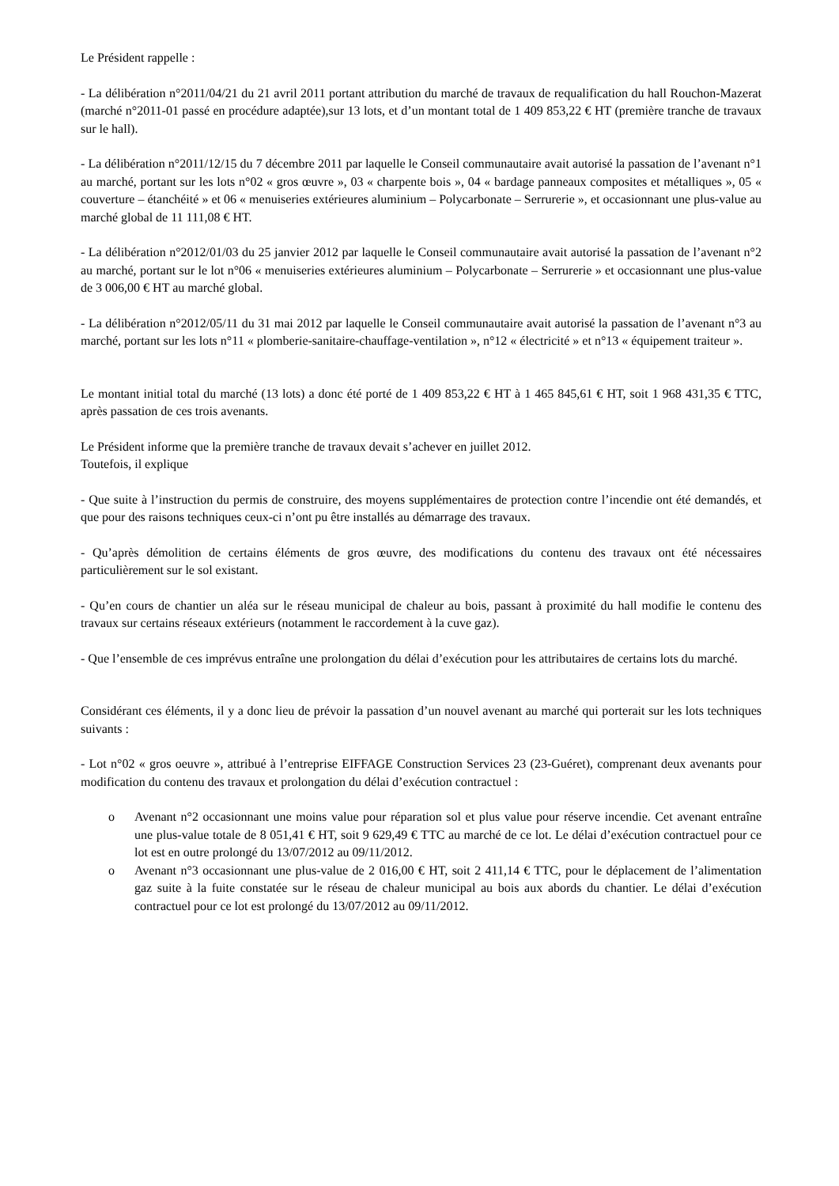Le Président rappelle :
- La délibération n°2011/04/21 du 21 avril 2011 portant attribution du marché de travaux de requalification du hall Rouchon-Mazerat (marché n°2011-01 passé en procédure adaptée),sur 13 lots, et d’un montant total de 1 409 853,22 € HT (première tranche de travaux sur le hall).
- La délibération n°2011/12/15 du 7 décembre 2011 par laquelle le Conseil communautaire avait autorisé la passation de l’avenant n°1 au marché, portant sur les lots n°02 « gros œuvre », 03 « charpente bois », 04 « bardage panneaux composites et métalliques », 05 « couverture – étanchéité » et 06 « menuiseries extérieures aluminium – Polycarbonate – Serrurerie », et occasionnant une plus-value au marché global de 11 111,08 € HT.
- La délibération n°2012/01/03 du 25 janvier 2012 par laquelle le Conseil communautaire avait autorisé la passation de l’avenant n°2 au marché, portant sur le lot n°06 « menuiseries extérieures aluminium – Polycarbonate – Serrurerie » et occasionnant une plus-value de 3 006,00 € HT au marché global.
- La délibération n°2012/05/11 du 31 mai 2012 par laquelle le Conseil communautaire avait autorisé la passation de l’avenant n°3 au marché, portant sur les lots n°11 « plomberie-sanitaire-chauffage-ventilation », n°12 « électricité » et n°13 « équipement traiteur ».
Le montant initial total du marché (13 lots) a donc été porté de 1 409 853,22 € HT à 1 465 845,61 € HT, soit 1 968 431,35 € TTC, après passation de ces trois avenants.
Le Président informe que la première tranche de travaux devait s’achever en juillet 2012.
Toutefois, il explique
- Que suite à l’instruction du permis de construire, des moyens supplémentaires de protection contre l’incendie ont été demandés, et que pour des raisons techniques ceux-ci n’ont pu être installés au démarrage des travaux.
- Qu’après démolition de certains éléments de gros œuvre, des modifications du contenu des travaux ont été nécessaires particulièrement sur le sol existant.
- Qu’en cours de chantier un aléa sur le réseau municipal de chaleur au bois, passant à proximité du hall modifie le contenu des travaux sur certains réseaux extérieurs (notamment le raccordement à la cuve gaz).
- Que l’ensemble de ces imprévus entraîne une prolongation du délai d’exécution pour les attributaires de certains lots du marché.
Considérant ces éléments, il y a donc lieu de prévoir la passation d’un nouvel avenant au marché qui porterait sur les lots techniques suivants :
- Lot n°02 « gros oeuvre », attribué à l’entreprise EIFFAGE Construction Services 23 (23-Guéret), comprenant deux avenants pour modification du contenu des travaux et prolongation du délai d’exécution contractuel :
o Avenant n°2 occasionnant une moins value pour réparation sol et plus value pour réserve incendie. Cet avenant entraîne une plus-value totale de 8 051,41 € HT, soit 9 629,49 € TTC au marché de ce lot. Le délai d’exécution contractuel pour ce lot est en outre prolongé du 13/07/2012 au 09/11/2012.
o Avenant n°3 occasionnant une plus-value de 2 016,00 € HT, soit 2 411,14 € TTC, pour le déplacement de l’alimentation gaz suite à la fuite constatée sur le réseau de chaleur municipal au bois aux abords du chantier. Le délai d’exécution contractuel pour ce lot est prolongé du 13/07/2012 au 09/11/2012.